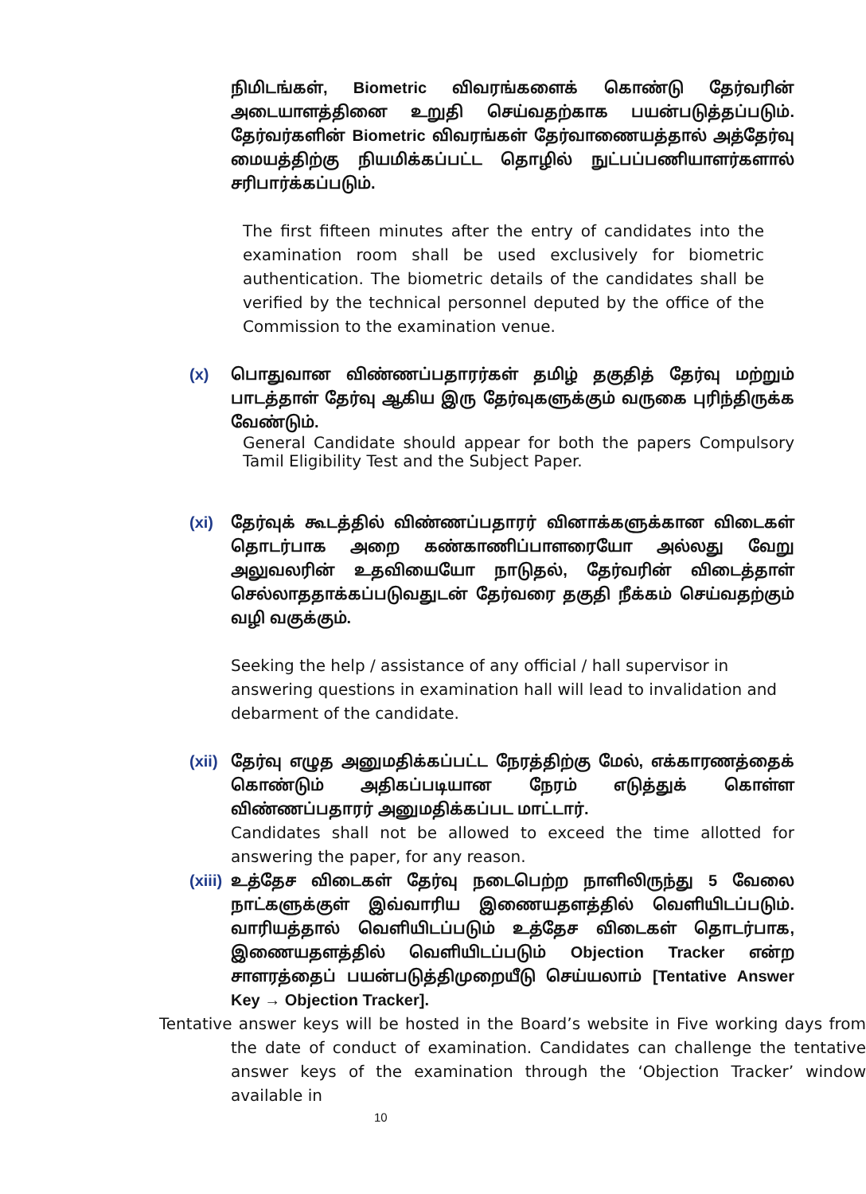நிமிடங்கள், Biometric விவரங்களைக் கொண்டு தேர்வரின் அடையாளத்தினை உறுதி செய்வதற்காக பயன்படுத்தப்படும். தேர்வர்களின் Biometric விவரங்கள் தேர்வாணையத்தால் அத்தேர்வு மையத்திற்கு நியமிக்கப்பட்ட தொழில் நுட்பப்பணியாளர்களால் சரிபார்க்கப்படும்.
The first fifteen minutes after the entry of candidates into the examination room shall be used exclusively for biometric authentication. The biometric details of the candidates shall be verified by the technical personnel deputed by the office of the Commission to the examination venue.
(x) பொதுவான விண்ணப்பதாரர்கள் தமிழ் தகுதித் தேர்வு மற்றும் பாடத்தாள் தேர்வு ஆகிய இரு தேர்வுகளுக்கும் வருகை புரிந்திருக்க வேண்டும்.
General Candidate should appear for both the papers Compulsory Tamil Eligibility Test and the Subject Paper.
(xi) தேர்வுக் கூடத்தில் விண்ணப்பதாரர் வினாக்களுக்கான விடைகள் தொடர்பாக அறை கண்காணிப்பாளரையோ அல்லது வேறு அலுவலரின் உதவியையோ நாடுதல், தேர்வரின் விடைத்தாள் செல்லாததாக்கப்படுவதுடன் தேர்வரை தகுதி நீக்கம் செய்வதற்கும் வழி வகுக்கும்.
Seeking the help / assistance of any official / hall supervisor in answering questions in examination hall will lead to invalidation and debarment of the candidate.
(xii)
தேர்வு எழுத அனுமதிக்கப்பட்ட நேரத்திற்கு மேல், எக்காரணத்தைக் கொண்டும் அதிகப்படியான நேரம் எடுத்துக் கொள்ள விண்ணப்பதாரர் அனுமதிக்கப்பட மாட்டார்.
Candidates shall not be allowed to exceed the time allotted for answering the paper, for any reason.
(xiii)
உத்தேச விடைகள் தேர்வு நடைபெற்ற நாளிலிருந்து 5 வேலை நாட்களுக்குள் இவ்வாரிய இணையதளத்தில் வெளியிடப்படும். வாரியத்தால் வெளியிடப்படும் உத்தேச விடைகள் தொடர்பாக, இணையதளத்தில் வெளியிடப்படும் Objection Tracker என்ற சாளரத்தைப் பயன்படுத்திமுறையீடு செய்யலாம் [Tentative Answer Key → Objection Tracker].
Tentative answer keys will be hosted in the Board’s website in Five working days from the date of conduct of examination. Candidates can challenge the tentative answer keys of the examination through the ‘Objection Tracker’ window available in
10